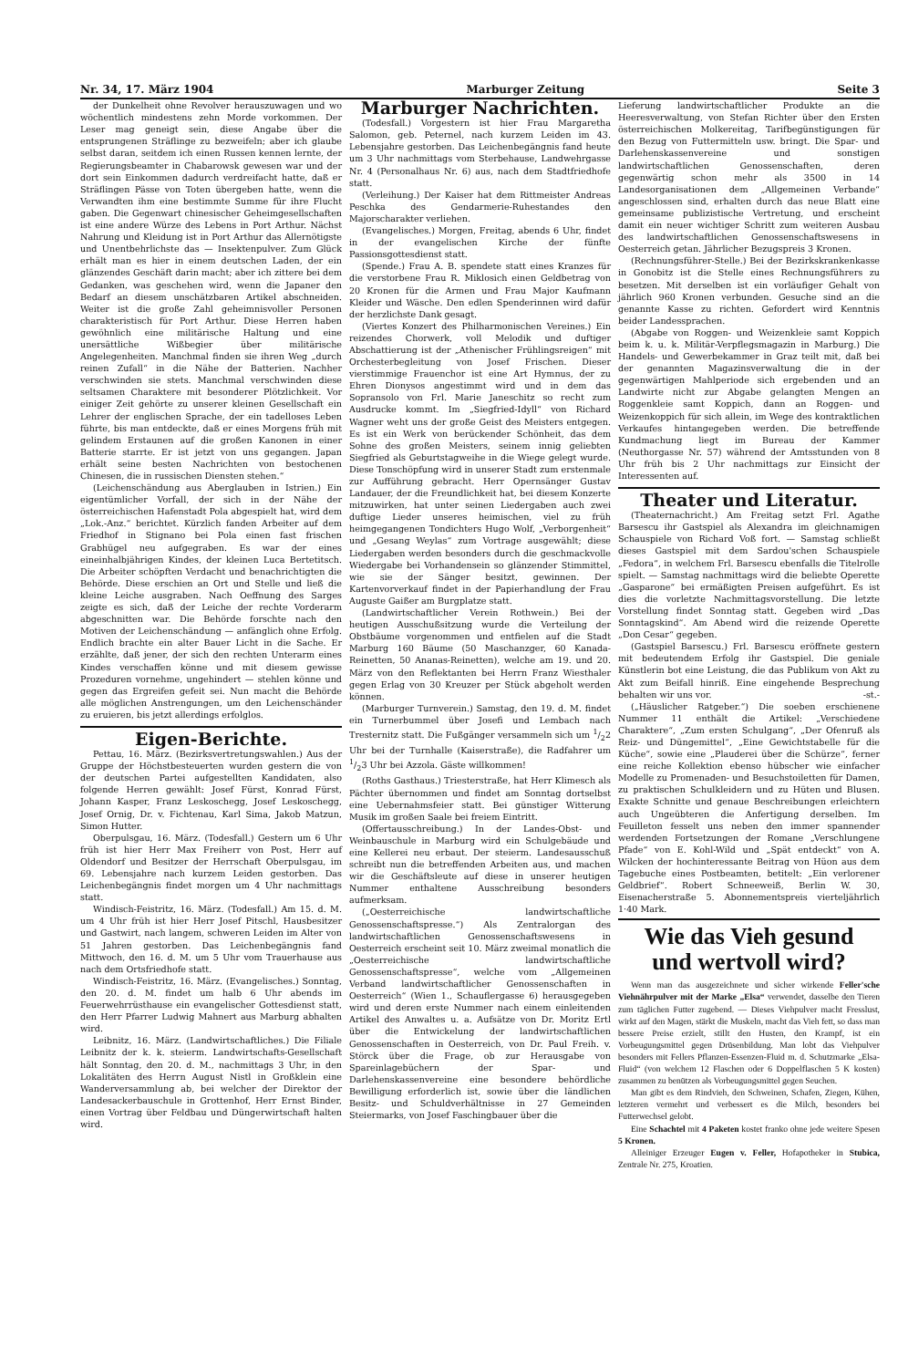Nr. 34, 17. März 1904 Marburger Zeitung Seite 3
der Dunkelheit ohne Revolver herauszuwagen und wo wöchentlich mindestens zehn Morde vorkommen. Der Leser mag geneigt sein, diese Angabe über die entsprungenen Sträflinge zu bezweifeln; aber ich glaube selbst daran, seitdem ich einen Russen kennen lernte, der Regierungsbeamter in Chabarowsk gewesen war und der dort sein Einkommen dadurch verdreifacht hatte, daß er Sträflingen Pässe von Toten übergeben hatte, wenn die Verwandten ihm eine bestimmte Summe für ihre Flucht gaben. Die Gegenwart chinesischer Geheimgesellschaften ist eine andere Würze des Lebens in Port Arthur. Nächst Nahrung und Kleidung ist in Port Arthur das Allernötigste und Unentbehrlichste das — Insektenpulver. Zum Glück erhält man es hier in einem deutschen Laden, der ein glänzendes Geschäft darin macht; aber ich zittere bei dem Gedanken, was geschehen wird, wenn die Japaner den Bedarf an diesem unschätzbaren Artikel abschneiden. Weiter ist die große Zahl geheimnisvoller Personen charakteristisch für Port Arthur. Diese Herren haben gewöhnlich eine militärische Haltung und eine unersättliche Wißbegier über militärische Angelegenheiten. Manchmal finden sie ihren Weg „durch reinen Zufall“ in die Nähe der Batterien. Nachher verschwinden sie stets. Manchmal verschwinden diese seltsamen Charaktere mit besonderer Plötzlichkeit. Vor einiger Zeit gehörte zu unserer kleinen Gesellschaft ein Lehrer der englischen Sprache, der ein tadelloses Leben führte, bis man entdeckte, daß er eines Morgens früh mit gelindem Erstaunen auf die großen Kanonen in einer Batterie starrte. Er ist jetzt von uns gegangen. Japan erhält seine besten Nachrichten von bestochenen Chinesen, die in russischen Diensten stehen.“
(Leichenschändung aus Aberglauben in Istrien.) Ein eigentümlicher Vorfall, der sich in der Nähe der österreichischen Hafenstadt Pola abgespielt hat, wird dem „Lok.-Anz.“ berichtet. Kürzlich fanden Arbeiter auf dem Friedhof in Stignano bei Pola einen fast frischen Grabhügel neu aufgegraben. Es war der eines eineinhalbjährigen Kindes, der kleinen Luca Bertetitsch. Die Arbeiter schöpften Verdacht und benachrichtigten die Behörde. Diese erschien an Ort und Stelle und ließ die kleine Leiche ausgraben. Nach Oeffnung des Sarges zeigte es sich, daß der Leiche der rechte Vorderarm abgeschnitten war. Die Behörde forschte nach den Motiven der Leichenschändung — anfänglich ohne Erfolg. Endlich brachte ein alter Bauer Licht in die Sache. Er erzählte, daß jener, der sich den rechten Unterarm eines Kindes verschaffen könne und mit diesem gewisse Prozeduren vornehme, ungehindert — stehlen könne und gegen das Ergreifen gefeit sei. Nun macht die Behörde alle möglichen Anstrengungen, um den Leichenschänder zu eruieren, bis jetzt allerdings erfolglos.
Eigen-Berichte.
Pettau, 16. März. (Bezirksvertretungswahlen.) Aus der Gruppe der Höchstbesteuerten wurden gestern die von der deutschen Partei aufgestellten Kandidaten, also folgende Herren gewählt: Josef Fürst, Konrad Fürst, Johann Kasper, Franz Leskoschegg, Josef Leskoschegg, Josef Ornig, Dr. v. Fichtenau, Karl Sima, Jakob Matzun, Simon Hutter.
Oberpulsgau, 16. März. (Todesfall.) Gestern um 6 Uhr früh ist hier Herr Max Freiherr von Post, Herr auf Oldendorf und Besitzer der Herrschaft Oberpulsgau, im 69. Lebensjahre nach kurzem Leiden gestorben. Das Leichenbegängnis findet morgen um 4 Uhr nachmittags statt.
Windisch-Feistritz, 16. März. (Todesfall.) Am 15. d. M. um 4 Uhr früh ist hier Herr Josef Pitschl, Hausbesitzer und Gastwirt, nach langem, schweren Leiden im Alter von 51 Jahren gestorben. Das Leichenbegängnis fand Mittwoch, den 16. d. M. um 5 Uhr vom Trauerhause aus nach dem Ortsfriedhofe statt.
Windisch-Feistritz, 16. März. (Evangelisches.) Sonntag, den 20. d. M. findet um halb 6 Uhr abends im Feuerwehrrüsthause ein evangelischer Gottesdienst statt, den Herr Pfarrer Ludwig Mahnert aus Marburg abhalten wird.
Leibnitz, 16. März. (Landwirtschaftliches.) Die Filiale Leibnitz der k. k. steierm. Landwirtschafts-Gesellschaft hält Sonntag, den 20. d. M., nachmittags 3 Uhr, in den Lokalitäten des Herrn August Nistl in Großklein eine Wanderversammlung ab, bei welcher der Direktor der Landesackerbauschule in Grottenhof, Herr Ernst Binder, einen Vortrag über Feldbau und Düngerwirtschaft halten wird.
Marburger Nachrichten.
(Todesfall.) Vorgestern ist hier Frau Margaretha Salomon, geb. Peternel, nach kurzem Leiden im 43. Lebensjahre gestorben. Das Leichenbegängnis fand heute um 3 Uhr nachmittags vom Sterbehause, Landwehrgasse Nr. 4 (Personalhaus Nr. 6) aus, nach dem Stadtfriedhofe statt.
(Verleihung.) Der Kaiser hat dem Rittmeister Andreas Peschka des Gendarmerie-Ruhestandes den Majorscharakter verliehen.
(Evangelisches.) Morgen, Freitag, abends 6 Uhr, findet in der evangelischen Kirche der fünfte Passionsgottesdienst statt.
(Spende.) Frau A. B. spendete statt eines Kranzes für die verstorbene Frau R. Miklosich einen Geldbetrag von 20 Kronen für die Armen und Frau Major Kaufmann Kleider und Wäsche. Den edlen Spenderinnen wird dafür der herzlichste Dank gesagt.
(Viertes Konzert des Philharmonischen Vereines.) Ein reizendes Chorwerk, voll Melodik und duftiger Abschattierung ist der „Athenischer Frühlingsreigen“ mit Orchesterbegleitung von Josef Frischen. Dieser vierstimmige Frauenchor ist eine Art Hymnus, der zu Ehren Dionysos angestimmt wird und in dem das Sopransolo von Frl. Marie Janeschitz so recht zum Ausdrucke kommt. Im „Siegfried-Idyll“ von Richard Wagner weht uns der große Geist des Meisters entgegen. Es ist ein Werk von berückender Schönheit, das dem Sohne des großen Meisters, seinem innig geliebten Siegfried als Geburtstagweihe in die Wiege gelegt wurde. Diese Tonschöpfung wird in unserer Stadt zum erstenmale zur Aufführung gebracht. Herr Opernsänger Gustav Landauer, der die Freundlichkeit hat, bei diesem Konzerte mitzuwirken, hat unter seinen Liedergaben auch zwei duftige Lieder unseres heimischen, viel zu früh heimgegangenen Tondichters Hugo Wolf, „Verborgenheit“ und „Gesang Weylas“ zum Vortrage ausgewählt; diese Liedergaben werden besonders durch die geschmackvolle Wiedergabe bei Vorhandensein so glänzender Stimmittel, wie sie der Sänger besitzt, gewinnen. Der Kartenvorverkauf findet in der Papierhandlung der Frau Auguste Gaißer am Burgplatze statt.
(Landwirtschaftlicher Verein Rothwein.) Bei der heutigen Ausschußsitzung wurde die Verteilung der Obstbäume vorgenommen und entfielen auf die Stadt Marburg 160 Bäume (50 Maschanzger, 60 Kanada-Reinetten, 50 Ananas-Reinetten), welche am 19. und 20. März von den Reflektanten bei Herrn Franz Wiesthaler gegen Erlag von 30 Kreuzer per Stück abgeholt werden können.
(Marburger Turnverein.) Samstag, den 19. d. M. findet ein Turnerbummel über Josefi und Lembach nach Tresternitz statt. Die Fußgänger versammeln sich um 1/22 Uhr bei der Turnhalle (Kaiserstraße), die Radfahrer um 1/23 Uhr bei Azzola. Gäste willkommen!
(Roths Gasthaus.) Triesterstraße, hat Herr Klimesch als Pächter übernommen und findet am Sonntag dortselbst eine Uebernahmsfeier statt. Bei günstiger Witterung Musik im großen Saale bei freiem Eintritt.
(Offertausschreibung.) In der Landes-Obst- und Weinbauschule in Marburg wird ein Schulgebäude und eine Kellerei neu erbaut. Der steierm. Landesausschuß schreibt nun die betreffenden Arbeiten aus, und machen wir die Geschäftsleute auf diese in unserer heutigen Nummer enthaltene Ausschreibung besonders aufmerksam.
(„Oesterreichische landwirtschaftliche Genossenschaftspresse.“) Als Zentralorgan des landwirtschaftlichen Genossenschaftswesens in Oesterreich erscheint seit 10. März zweimal monatlich die „Oesterreichische landwirtschaftliche Genossenschaftspresse“, welche vom „Allgemeinen Verband landwirtschaftlicher Genossenschaften in Oesterreich“ (Wien 1., Schauflergasse 6) herausgegeben wird und deren erste Nummer nach einem einleitenden Artikel des Anwaltes u. a. Aufsätze von Dr. Moritz Ertl über die Entwickelung der landwirtschaftlichen Genossenschaften in Oesterreich, von Dr. Paul Freih. v. Störck über die Frage, ob zur Herausgabe von Spareinlagebüchern der Spar- und Darlehenskassenvereine eine besondere behördliche Bewilligung erforderlich ist, sowie über die ländlichen Besitz- und Schuldverhältnisse in 27 Gemeinden Steiermarks, von Josef Faschingbauer über die
Lieferung landwirtschaftlicher Produkte an die Heeresverwaltung, von Stefan Richter über den Ersten österreichischen Molkereitag, Tarifbegünstigungen für den Bezug von Futtermitteln usw. bringt. Die Spar- und Darlehenskassenvereine und sonstigen landwirtschaftlichen Genossenschaften, deren gegenwärtig schon mehr als 3500 in 14 Landesorganisationen dem „Allgemeinen Verbande“ angeschlossen sind, erhalten durch das neue Blatt eine gemeinsame publizistische Vertretung, und erscheint damit ein neuer wichtiger Schritt zum weiteren Ausbau des landwirtschaftlichen Genossenschaftswesens in Oesterreich getan. Jährlicher Bezugspreis 3 Kronen.
(Rechnungsführer-Stelle.) Bei der Bezirkskrankenkasse in Gonobitz ist die Stelle eines Rechnungsführers zu besetzen. Mit derselben ist ein vorläufiger Gehalt von jährlich 960 Kronen verbunden. Gesuche sind an die genannte Kasse zu richten. Gefordert wird Kenntnis beider Landessprachen.
(Abgabe von Roggen- und Weizenkleie samt Koppich beim k. u. k. Militär-Verpflegsmagazin in Marburg.) Die Handels- und Gewerbekammer in Graz teilt mit, daß bei der genannten Magazinsverwaltung die in der gegenwärtigen Mahlperiode sich ergebenden und an Landwirte nicht zur Abgabe gelangten Mengen an Roggenkleie samt Koppich, dann an Roggen- und Weizenkoppich für sich allein, im Wege des kontraktlichen Verkaufes hintangegeben werden. Die betreffende Kundmachung liegt im Bureau der Kammer (Neuthorgasse Nr. 57) während der Amtsstunden von 8 Uhr früh bis 2 Uhr nachmittags zur Einsicht der Interessenten auf.
Theater und Literatur.
(Theaternachricht.) Am Freitag setzt Frl. Agathe Barsescu ihr Gastspiel als Alexandra im gleichnamigen Schauspiele von Richard Voß fort. — Samstag schließt dieses Gastspiel mit dem Sardou'schen Schauspiele „Fedora“, in welchem Frl. Barsescu ebenfalls die Titelrolle spielt. — Samstag nachmittags wird die beliebte Operette „Gasparone“ bei ermäßigten Preisen aufgeführt. Es ist dies die vorletzte Nachmittagsvorstellung. Die letzte Vorstellung findet Sonntag statt. Gegeben wird „Das Sonntagskind“. Am Abend wird die reizende Operette „Don Cesar“ gegeben.
(Gastspiel Barsescu.) Frl. Barsescu eröffnete gestern mit bedeutendem Erfolg ihr Gastspiel. Die geniale Künstlerin bot eine Leistung, die das Publikum von Akt zu Akt zum Beifall hinriß. Eine eingehende Besprechung behalten wir uns vor. -st.-
(„Häuslicher Ratgeber.“) Die soeben erschienene Nummer 11 enthält die Artikel: „Verschiedene Charaktere“, „Zum ersten Schulgang“, „Der Ofenruß als Reiz- und Düngemittel“, „Eine Gewichtstabelle für die Küche“, sowie eine „Plauderei über die Schürze“, ferner eine reiche Kollektion ebenso hübscher wie einfacher Modelle zu Promenaden- und Besuchstoiletten für Damen, zu praktischen Schulkleidern und zu Hüten und Blusen. Exakte Schnitte und genaue Beschreibungen erleichtern auch Ungeübteren die Anfertigung derselben. Im Feuilleton fesselt uns neben den immer spannender werdenden Fortsetzungen der Romane „Verschlungene Pfade“ von E. Kohl-Wild und „Spät entdeckt“ von A. Wilcken der hochinteressante Beitrag von Hüon aus dem Tagebuche eines Postbeamten, betitelt: „Ein verlorener Geldbrief“. Robert Schneeweiß, Berlin W. 30, Eisenacherstraße 5. Abonnementspreis vierteljährlich 1·40 Mark.
Wie das Vieh gesund
und wertvoll wird?
Wenn man das ausgezeichnete und sicher wirkende Feller'sche Viehnährpulver mit der Marke „Elsa“ verwendet, dasselbe den Tieren zum täglichen Futter zugebend. — Dieses Viehpulver macht Fresslust, wirkt auf den Magen, stärkt die Muskeln, macht das Vieh fett, so dass man bessere Preise erzielt, stillt den Husten, den Krampf, ist ein Vorbeugungsmittel gegen Drüsenbildung. Man lobt das Viehpulver besonders mit Fellers Pflanzen-Essenzen-Fluid m. d. Schutzmarke „Elsa-Fluid“ (von welchem 12 Flaschen oder 6 Doppelflaschen 5 K kosten) zusammen zu benützen als Vorbeugungsmittel gegen Seuchen.
Man gibt es dem Rindvieh, den Schweinen, Schafen, Ziegen, Kühen, letzteren vermehrt und verbessert es die Milch, besonders bei Futterwechsel gelobt.
Eine Schachtel mit 4 Paketen kostet franko ohne jede weitere Spesen 5 Kronen.
Alleiniger Erzeuger Eugen v. Feller, Hofapotheker in Stubica, Zentrale Nr. 275, Kroatien.